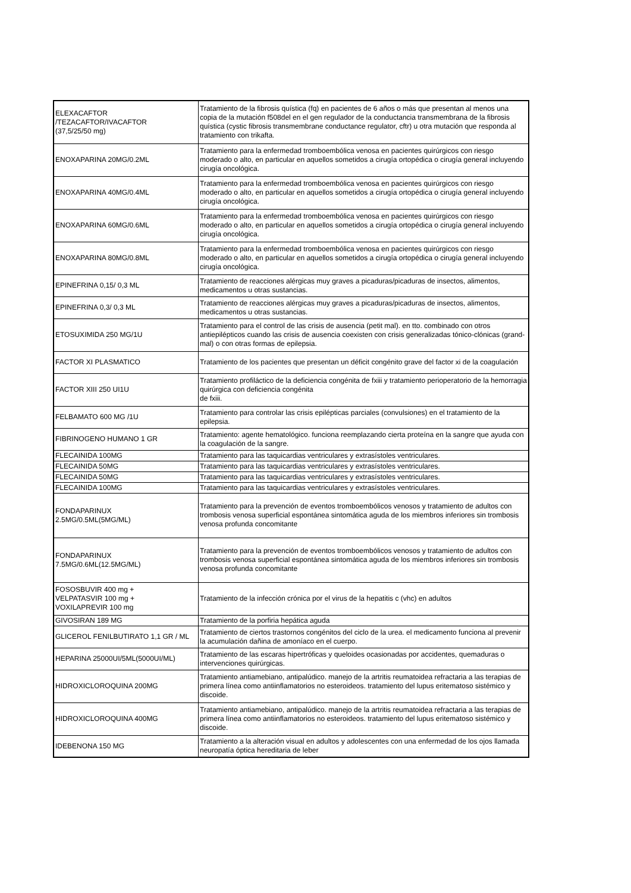| ELEXACAFTOR /TEZACAFTOR/IVACAFTOR (37,5/25/50 mg) | Tratamiento de la fibrosis quística (fq) en pacientes de 6 años o más que presentan al menos una copia de la mutación f508del en el gen regulador de la conductancia transmembrana de la fibrosis quística (cystic fibrosis transmembrane conductance regulator, cftr) u otra mutación que responda al tratamiento con trikafta. |
| ENOXAPARINA 20MG/0.2ML | Tratamiento para la enfermedad tromboembólica venosa en pacientes quirúrgicos con riesgo moderado o alto, en particular en aquellos sometidos a cirugía ortopédica o cirugía general incluyendo cirugía oncológica. |
| ENOXAPARINA 40MG/0.4ML | Tratamiento para la enfermedad tromboembólica venosa en pacientes quirúrgicos con riesgo moderado o alto, en particular en aquellos sometidos a cirugía ortopédica o cirugía general incluyendo cirugía oncológica. |
| ENOXAPARINA 60MG/0.6ML | Tratamiento para la enfermedad tromboembólica venosa en pacientes quirúrgicos con riesgo moderado o alto, en particular en aquellos sometidos a cirugía ortopédica o cirugía general incluyendo cirugía oncológica. |
| ENOXAPARINA 80MG/0.8ML | Tratamiento para la enfermedad tromboembólica venosa en pacientes quirúrgicos con riesgo moderado o alto, en particular en aquellos sometidos a cirugía ortopédica o cirugía general incluyendo cirugía oncológica. |
| EPINEFRINA 0,15/ 0,3 ML | Tratamiento de reacciones alérgicas muy graves a picaduras/picaduras de insectos, alimentos, medicamentos u otras sustancias. |
| EPINEFRINA 0,3/ 0,3 ML | Tratamiento de reacciones alérgicas muy graves a picaduras/picaduras de insectos, alimentos, medicamentos u otras sustancias. |
| ETOSUXIMIDA 250 MG/1U | Tratamiento para el control de las crisis de ausencia (petit mal). en tto. combinado con otros antiepilépticos cuando las crisis de ausencia coexisten con crisis generalizadas tónico-clónicas (grand-mal) o con otras formas de epilepsia. |
| FACTOR XI PLASMATICO | Tratamiento de los pacientes que presentan un déficit congénito grave del factor xi de la coagulación |
| FACTOR XIII 250 UI1U | Tratamiento profiláctico de la deficiencia congénita de fxiii y tratamiento perioperatorio de la hemorragia quirúrgica con deficiencia congénita de fxiii. |
| FELBAMATO 600 MG /1U | Tratamiento para controlar las crisis epilépticas parciales (convulsiones) en el tratamiento de la epilepsia. |
| FIBRINOGENO HUMANO 1 GR | Tratamiento: agente hematológico. funciona reemplazando cierta proteína en la sangre que ayuda con la coagulación de la sangre. |
| FLECAINIDA 100MG | Tratamiento para las taquicardias ventriculares y extrasístoles ventriculares. |
| FLECAINIDA 50MG | Tratamiento para las taquicardias ventriculares y extrasístoles ventriculares. |
| FLECAINIDA 50MG | Tratamiento para las taquicardias ventriculares y extrasístoles ventriculares. |
| FLECAINIDA 100MG | Tratamiento para las taquicardias ventriculares y extrasístoles ventriculares. |
| FONDAPARINUX 2.5MG/0.5ML(5MG/ML) | Tratamiento para la prevención de eventos tromboembólicos venosos y tratamiento de adultos con trombosis venosa superficial espontánea sintomática aguda de los miembros inferiores sin trombosis venosa profunda concomitante |
| FONDAPARINUX 7.5MG/0.6ML(12.5MG/ML) | Tratamiento para la prevención de eventos tromboembólicos venosos y tratamiento de adultos con trombosis venosa superficial espontánea sintomática aguda de los miembros inferiores sin trombosis venosa profunda concomitante |
| FOSOSBUVIR 400 mg + VELPATASVIR 100 mg + VOXILAPREVIR 100 mg | Tratamiento de la infección crónica por el virus de la hepatitis c (vhc) en adultos |
| GIVOSIRAN 189 MG | Tratamiento de la porfiria hepática aguda |
| GLICEROL FENILBUTIRATO 1,1 GR / ML | Tratamiento de ciertos trastornos congénitos del ciclo de la urea. el medicamento funciona al prevenir la acumulación dañina de amoníaco en el cuerpo. |
| HEPARINA 25000UI/5ML(5000UI/ML) | Tratamiento de las escaras hipertróficas y queloides ocasionadas por accidentes, quemaduras o intervenciones quirúrgicas. |
| HIDROXICLOROQUINA 200MG | Tratamiento antiamebiano, antipalúdico. manejo de la artritis reumatoidea refractaria a las terapias de primera línea como antiinflamatorios no esteroideos. tratamiento del lupus eritematoso sistémico y discoide. |
| HIDROXICLOROQUINA 400MG | Tratamiento antiamebiano, antipalúdico. manejo de la artritis reumatoidea refractaria a las terapias de primera línea como antiinflamatorios no esteroideos. tratamiento del lupus eritematoso sistémico y discoide. |
| IDEBENONA 150 MG | Tratamiento a la alteración visual en adultos y adolescentes con una enfermedad de los ojos llamada neuropatía óptica hereditaria de leber |